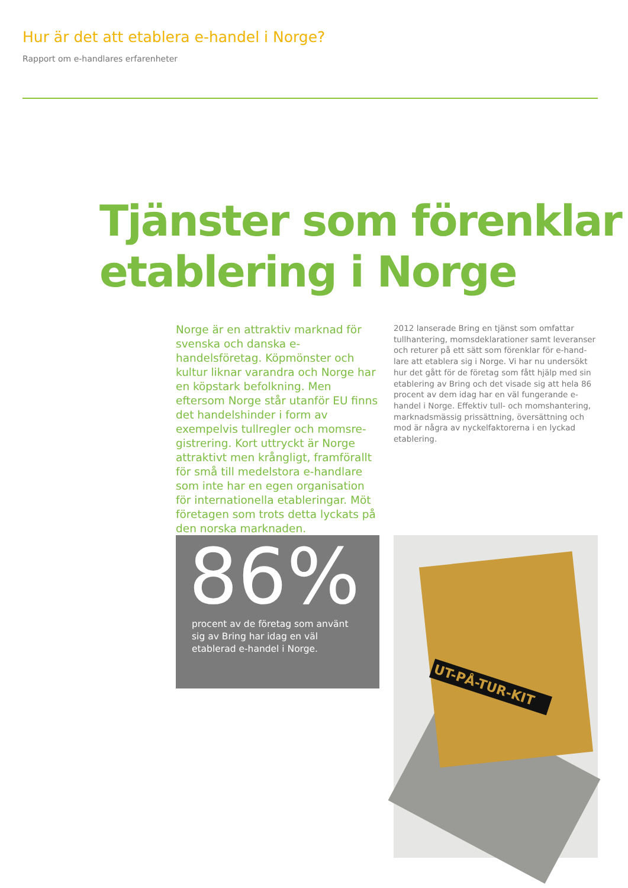Hur är det att etablera e-handel i Norge?
Rapport om e-handlares erfarenheter
Tjänster som förenklar
etablering i Norge
Norge är en attraktiv marknad för svenska och danska e-handelsföretag. Köpmönster och kultur liknar varandra och Norge har en köpstark befolkning. Men eftersom Norge står utanför EU finns det handelshinder i form av exempelvis tullregler och momsre­gistrering. Kort uttryckt är Norge attraktivt men krångligt, framförallt för små till medelstora e-handlare som inte har en egen organisation för internationella etableringar. Möt företagen som trots detta lyckats på den norska marknaden.
2012 lanserade Bring en tjänst som omfattar tullhantering, momsdeklarationer samt leveranser och returer på ett sätt som förenklar för e-hand­lare att etablera sig i Norge. Vi har nu undersökt hur det gått för de företag som fått hjälp med sin etablering av Bring och det visade sig att hela 86 procent av dem idag har en väl fungerande e-handel i Norge. Effektiv tull- och momshante­ring, marknadsmässig prissättning, översättning och mod är några av nyckelfaktorerna i en lyckad etablering.
86%
procent av de företag som använt sig av Bring har idag en väl etablerad e-handel i Norge.
UT-PÅ-TUR-KIT